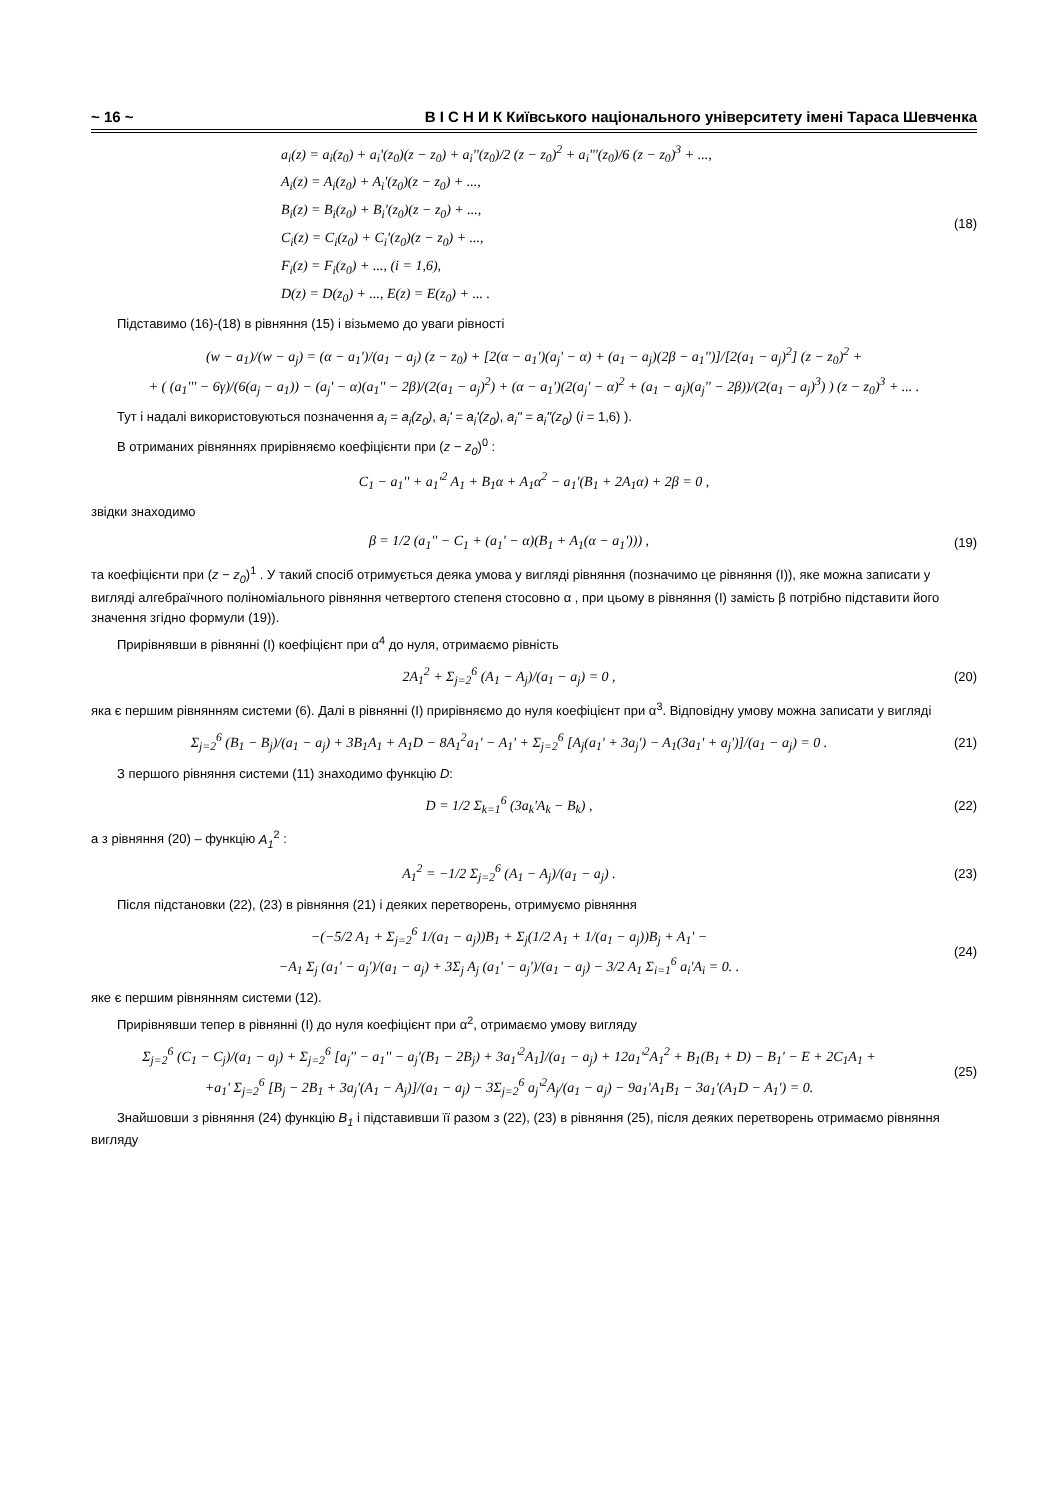~ 16 ~ В І С Н И К Київського національного університету імені Тараса Шевченка
a<sub>i</sub>(z) = a<sub>i</sub>(z<sub>0</sub>) + a<sub>i</sub>'(z<sub>0</sub>)(z − z<sub>0</sub>) + a<sub>i</sub>''(z<sub>0</sub>)/2 (z − z<sub>0</sub>)<sup>2</sup> + a<sub>i</sub>'''(z<sub>0</sub>)/6 (z − z<sub>0</sub>)<sup>3</sup> + ...,
A<sub>i</sub>(z) = A<sub>i</sub>(z<sub>0</sub>) + A<sub>i</sub>'(z<sub>0</sub>)(z − z<sub>0</sub>) + ...,
B<sub>i</sub>(z) = B<sub>i</sub>(z<sub>0</sub>) + B<sub>i</sub>'(z<sub>0</sub>)(z − z<sub>0</sub>) + ...,
C<sub>i</sub>(z) = C<sub>i</sub>(z<sub>0</sub>) + C<sub>i</sub>'(z<sub>0</sub>)(z − z<sub>0</sub>) + ...,
F<sub>i</sub>(z) = F<sub>i</sub>(z<sub>0</sub>) + ..., (i = 1,6),
D(z) = D(z<sub>0</sub>) + ..., E(z) = E(z<sub>0</sub>) + ... .
(18)
Підставимо (16)-(18) в рівняння (15) і візьмемо до уваги рівності
(w − a<sub>1</sub>)/(w − a<sub>j</sub>) = (α − a<sub>1</sub>')/(a<sub>1</sub> − a<sub>j</sub>) (z − z<sub>0</sub>) + [2(α − a<sub>1</sub>')(a<sub>j</sub>' − α) + (a<sub>1</sub> − a<sub>j</sub>)(2β − a<sub>1</sub>'')]/[2(a<sub>1</sub> − a<sub>j</sub>)<sup>2</sup>] (z − z<sub>0</sub>)<sup>2</sup> +
+ ( (a<sub>1</sub>''' − 6γ)/(6(a<sub>j</sub> − a<sub>1</sub>)) − (a<sub>j</sub>' − α)(a<sub>1</sub>'' − 2β)/(2(a<sub>1</sub> − a<sub>j</sub>)<sup>2</sup>) + (α − a<sub>1</sub>')(2(a<sub>j</sub>' − α)<sup>2</sup> + (a<sub>1</sub> − a<sub>j</sub>)(a<sub>j</sub>'' − 2β))/(2(a<sub>1</sub> − a<sub>j</sub>)<sup>3</sup>) ) (z − z<sub>0</sub>)<sup>3</sup> + ... .
Тут і надалі використовуються позначення a<sub>i</sub> = a<sub>i</sub>(z<sub>0</sub>), a<sub>i</sub>' = a<sub>i</sub>'(z<sub>0</sub>), a<sub>i</sub>'' = a<sub>i</sub>''(z<sub>0</sub>) (i = 1,6) ).
В отриманих рівняннях прирівняємо коефіцієнти при (z − z<sub>0</sub>)<sup>0</sup> :
C<sub>1</sub> − a<sub>1</sub>'' + a<sub>1</sub>'<sup>2</sup> A<sub>1</sub> + B<sub>1</sub>α + A<sub>1</sub>α<sup>2</sup> − a<sub>1</sub>'(B<sub>1</sub> + 2A<sub>1</sub>α) + 2β = 0 ,
звідки знаходимо
β = 1/2 (a<sub>1</sub>'' − C<sub>1</sub> + (a<sub>1</sub>' − α)(B<sub>1</sub> + A<sub>1</sub>(α − a<sub>1</sub>'))) ,
(19)
та коефіцієнти при (z − z<sub>0</sub>)<sup>1</sup> . У такий спосіб отримується деяка умова у вигляді рівняння (позначимо це рівняння (I)), яке можна записати у вигляді алгебраїчного поліноміального рівняння четвертого степеня стосовно α , при цьому в рівняння (I) замість β потрібно підставити його значення згідно формули (19)).
Прирівнявши в рівнянні (I) коефіцієнт при α<sup>4</sup> до нуля, отримаємо рівність
2A<sub>1</sub><sup>2</sup> + Σ<sub>j=2</sub><sup>6</sup> (A<sub>1</sub> − A<sub>j</sub>)/(a<sub>1</sub> − a<sub>j</sub>) = 0 ,
(20)
яка є першим рівнянням системи (6). Далі в рівнянні (I) прирівняємо до нуля коефіцієнт при α<sup>3</sup>. Відповідну умову можна записати у вигляді
Σ<sub>j=2</sub><sup>6</sup> (B<sub>1</sub> − B<sub>j</sub>)/(a<sub>1</sub> − a<sub>j</sub>) + 3B<sub>1</sub>A<sub>1</sub> + A<sub>1</sub>D − 8A<sub>1</sub><sup>2</sup>a<sub>1</sub>' − A<sub>1</sub>' + Σ<sub>j=2</sub><sup>6</sup> [A<sub>j</sub>(a<sub>1</sub>' + 3a<sub>j</sub>') − A<sub>1</sub>(3a<sub>1</sub>' + a<sub>j</sub>')]/(a<sub>1</sub> − a<sub>j</sub>) = 0 .
(21)
З першого рівняння системи (11) знаходимо функцію D:
D = 1/2 Σ<sub>k=1</sub><sup>6</sup> (3a<sub>k</sub>'A<sub>k</sub> − B<sub>k</sub>) ,
(22)
а з рівняння (20) – функцію A<sub>1</sub><sup>2</sup> :
A<sub>1</sub><sup>2</sup> = −1/2 Σ<sub>j=2</sub><sup>6</sup> (A<sub>1</sub> − A<sub>j</sub>)/(a<sub>1</sub> − a<sub>j</sub>) .
(23)
Після підстановки (22), (23) в рівняння (21) і деяких перетворень, отримуємо рівняння
−(−5/2 A<sub>1</sub> + Σ<sub>j=2</sub><sup>6</sup> 1/(a<sub>1</sub> − a<sub>j</sub>))B<sub>1</sub> + Σ<sub>j</sub>(1/2 A<sub>1</sub> + 1/(a<sub>1</sub> − a<sub>j</sub>))B<sub>j</sub> + A<sub>1</sub>' −
−A<sub>1</sub> Σ<sub>j</sub> (a<sub>1</sub>' − a<sub>j</sub>')/(a<sub>1</sub> − a<sub>j</sub>) + 3Σ<sub>j</sub> A<sub>j</sub> (a<sub>1</sub>' − a<sub>j</sub>')/(a<sub>1</sub> − a<sub>j</sub>) − 3/2 A<sub>1</sub> Σ<sub>i=1</sub><sup>6</sup> a<sub>i</sub>'A<sub>i</sub> = 0. .
(24)
яке є першим рівнянням системи (12).
Прирівнявши тепер в рівнянні (I) до нуля коефіцієнт при α<sup>2</sup>, отримаємо умову вигляду
Σ<sub>j=2</sub><sup>6</sup> (C<sub>1</sub> − C<sub>j</sub>)/(a<sub>1</sub> − a<sub>j</sub>) + Σ<sub>j=2</sub><sup>6</sup> [a<sub>j</sub>'' − a<sub>1</sub>'' − a<sub>j</sub>'(B<sub>1</sub> − 2B<sub>j</sub>) + 3a<sub>1</sub>'<sup>2</sup>A<sub>1</sub>]/(a<sub>1</sub> − a<sub>j</sub>) + 12a<sub>1</sub>'<sup>2</sup>A<sub>1</sub><sup>2</sup> + B<sub>1</sub>(B<sub>1</sub> + D) − B<sub>1</sub>' − E + 2C<sub>1</sub>A<sub>1</sub> +
+a<sub>1</sub>' Σ<sub>j=2</sub><sup>6</sup> [B<sub>j</sub> − 2B<sub>1</sub> + 3a<sub>j</sub>'(A<sub>1</sub> − A<sub>j</sub>)]/(a<sub>1</sub> − a<sub>j</sub>) − 3Σ<sub>j=2</sub><sup>6</sup> a<sub>j</sub>'<sup>2</sup>A<sub>j</sub>/(a<sub>1</sub> − a<sub>j</sub>) − 9a<sub>1</sub>'A<sub>1</sub>B<sub>1</sub> − 3a<sub>1</sub>'(A<sub>1</sub>D − A<sub>1</sub>') = 0.
(25)
Знайшовши з рівняння (24) функцію B<sub>1</sub> і підставивши її разом з (22), (23) в рівняння (25), після деяких перетворень отримаємо рівняння вигляду